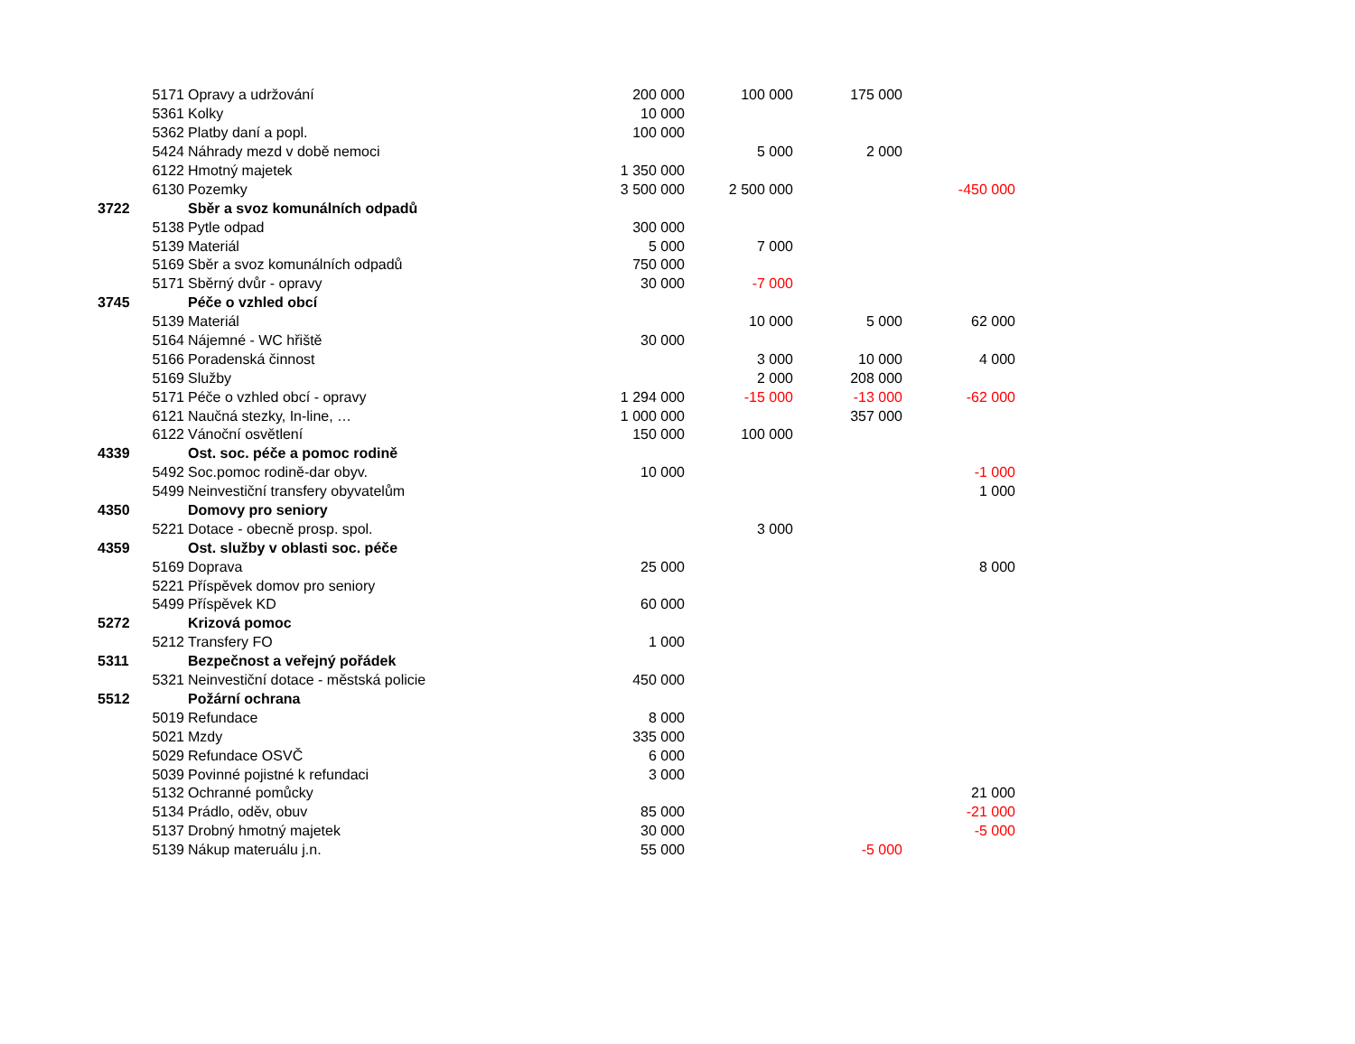| | 5171 | Opravy a udržování | 200 000 | 100 000 | 175 000 | |
| | 5361 | Kolky | 10 000 | | | |
| | 5362 | Platby daní a popl. | 100 000 | | | |
| | 5424 | Náhrady mezd v době nemoci | | 5 000 | 2 000 | |
| | 6122 | Hmotný majetek | 1 350 000 | | | |
| | 6130 | Pozemky | 3 500 000 | 2 500 000 | | -450 000 |
| 3722 | | Sběr a svoz komunálních odpadů | | | | |
| | 5138 | Pytle odpad | 300 000 | | | |
| | 5139 | Materiál | 5 000 | 7 000 | | |
| | 5169 | Sběr a svoz komunálních odpadů | 750 000 | | | |
| | 5171 | Sběrný dvůr - opravy | 30 000 | -7 000 | | |
| 3745 | | Péče o vzhled obcí | | | | |
| | 5139 | Materiál | | 10 000 | 5 000 | 62 000 |
| | 5164 | Nájemné - WC hřiště | 30 000 | | | |
| | 5166 | Poradenská činnost | | 3 000 | 10 000 | 4 000 |
| | 5169 | Služby | | 2 000 | 208 000 | |
| | 5171 | Péče o vzhled obcí - opravy | 1 294 000 | -15 000 | -13 000 | -62 000 |
| | 6121 | Naučná stezky, In-line, … | 1 000 000 | | 357 000 | |
| | 6122 | Vánoční osvětlení | 150 000 | 100 000 | | |
| 4339 | | Ost. soc. péče a pomoc rodině | | | | |
| | 5492 | Soc.pomoc rodině-dar obyv. | 10 000 | | | -1 000 |
| | 5499 | Neinvestiční transfery obyvatelům | | | | 1 000 |
| 4350 | | Domovy pro seniory | | | | |
| | 5221 | Dotace - obecně prosp. spol. | | 3 000 | | |
| 4359 | | Ost. služby v oblasti soc. péče | | | | |
| | 5169 | Doprava | 25 000 | | | 8 000 |
| | 5221 | Příspěvek domov pro seniory | | | | |
| | 5499 | Příspěvek KD | 60 000 | | | |
| 5272 | | Krizová pomoc | | | | |
| | 5212 | Transfery FO | 1 000 | | | |
| 5311 | | Bezpečnost a veřejný pořádek | | | | |
| | 5321 | Neinvestiční dotace - městská policie | 450 000 | | | |
| 5512 | | Požární ochrana | | | | |
| | 5019 | Refundace | 8 000 | | | |
| | 5021 | Mzdy | 335 000 | | | |
| | 5029 | Refundace OSVČ | 6 000 | | | |
| | 5039 | Povinné pojistné k refundaci | 3 000 | | | |
| | 5132 | Ochranné pomůcky | | | | 21 000 |
| | 5134 | Prádlo, oděv, obuv | 85 000 | | | -21 000 |
| | 5137 | Drobný hmotný majetek | 30 000 | | | -5 000 |
| | 5139 | Nákup materuálu j.n. | 55 000 | | -5 000 | |